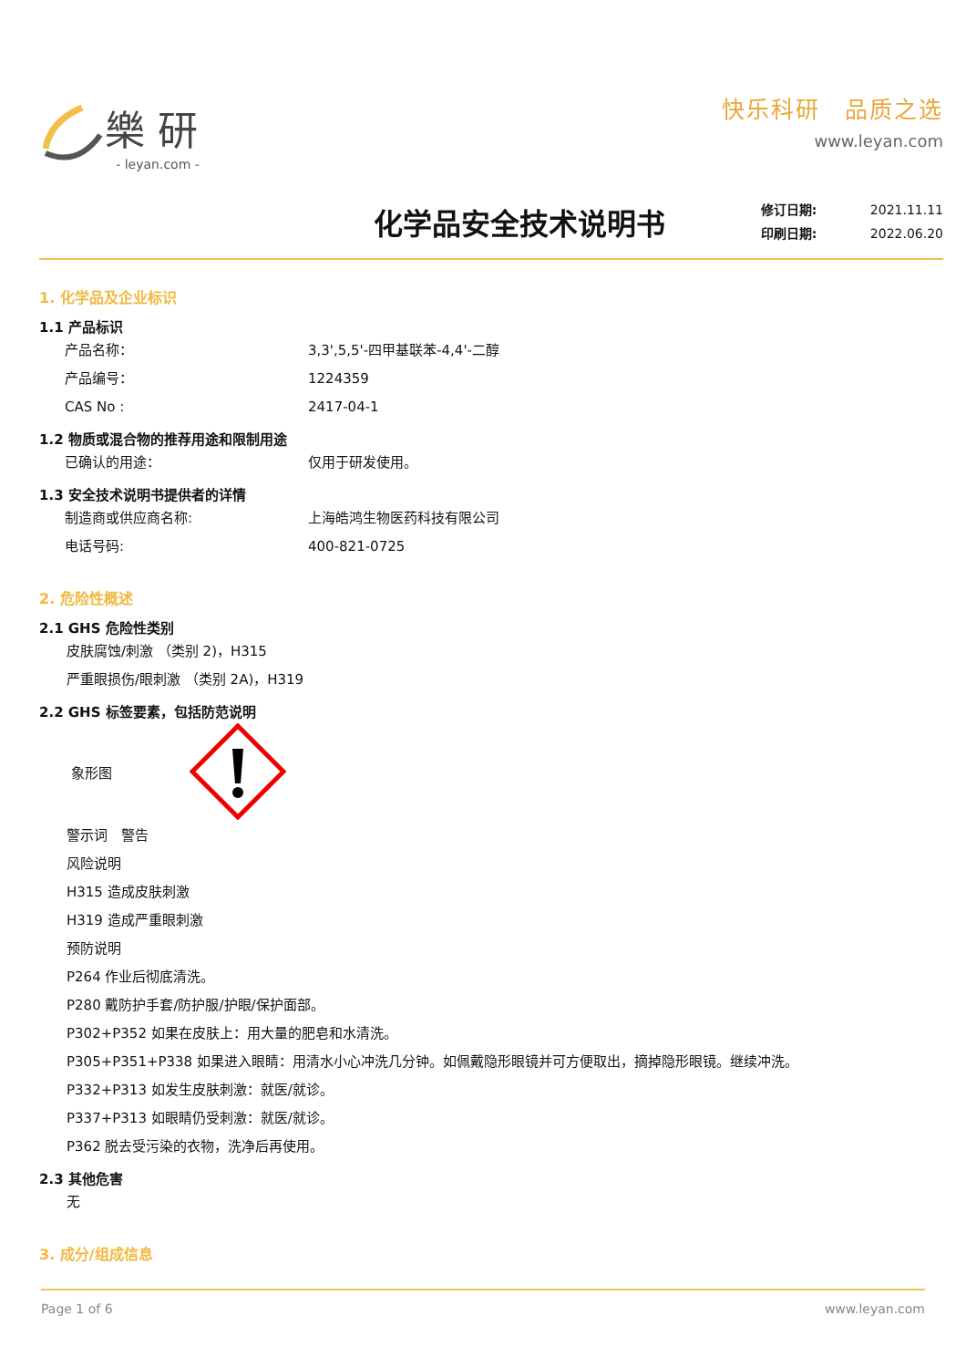樂研
- leyan.com -
快乐科研　品质之选
www.leyan.com
化学品安全技术说明书
修订日期: 2021.11.11
印刷日期: 2022.06.20
1. 化学品及企业标识
1.1 产品标识
产品名称： 3,3',5,5'-四甲基联苯-4,4'-二醇
产品编号： 1224359
CAS No : 2417-04-1
1.2 物质或混合物的推荐用途和限制用途
已确认的用途： 仅用于研发使用。
1.3 安全技术说明书提供者的详情
制造商或供应商名称: 上海皓鸿生物医药科技有限公司
电话号码: 400-821-0725
2. 危险性概述
2.1 GHS 危险性类别
皮肤腐蚀/刺激 （类别 2)，H315
严重眼损伤/眼刺激 （类别 2A)，H319
2.2 GHS 标签要素，包括防范说明
象形图
警示词　警告
风险说明
H315 造成皮肤刺激
H319 造成严重眼刺激
预防说明
P264 作业后彻底清洗。
P280 戴防护手套/防护服/护眼/保护面部。
P302+P352 如果在皮肤上：用大量的肥皂和水清洗。
P305+P351+P338 如果进入眼睛：用清水小心冲洗几分钟。如佩戴隐形眼镜并可方便取出，摘掉隐形眼镜。继续冲洗。
P332+P313 如发生皮肤刺激：就医/就诊。
P337+P313 如眼睛仍受刺激：就医/就诊。
P362 脱去受污染的衣物，洗净后再使用。
2.3 其他危害
无
3. 成分/组成信息
Page 1 of 6 www.leyan.com